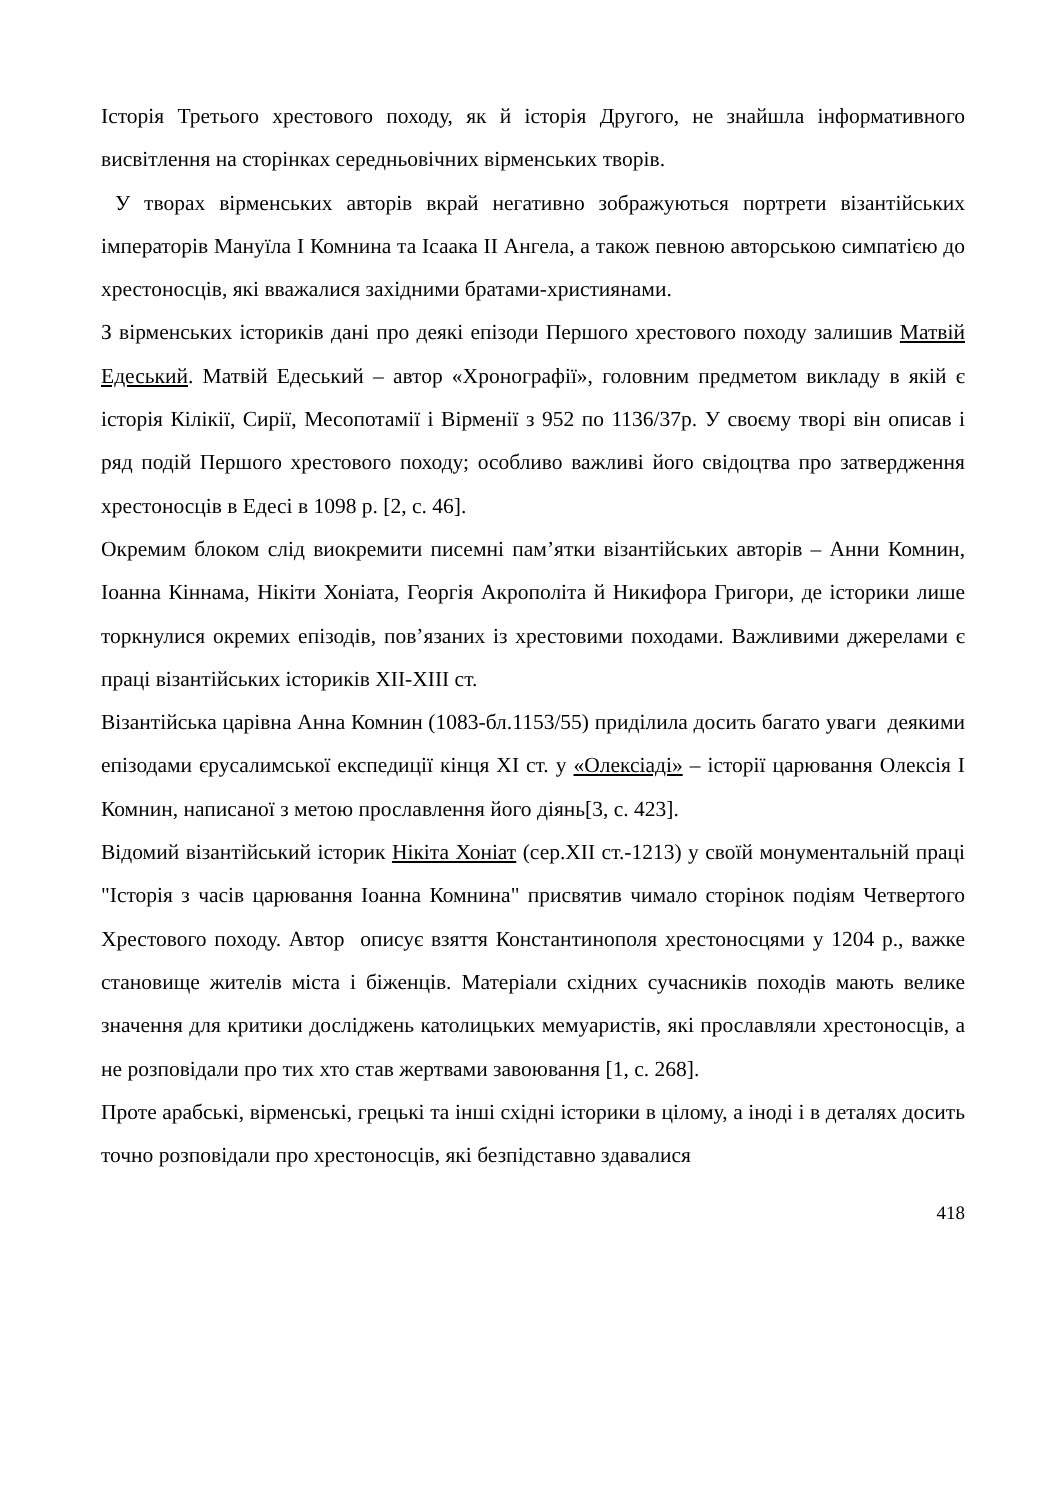Історія Третього хрестового походу, як й історія Другого, не знайшла інформативного висвітлення на сторінках середньовічних вірменських творів.
У творах вірменських авторів вкрай негативно зображуються портрети візантійських імператорів Мануїла I Комнина та Ісаака II Ангела, а також певною авторською симпатією до хрестоносців, які вважалися західними братами-християнами.
З вірменських істориків дані про деякі епізоди Першого хрестового походу залишив Матвій Едеський. Матвій Едеський – автор «Хронографії», головним предметом викладу в якій є історія Кілікії, Сирії, Месопотамії і Вірменії з 952 по 1136/37р. У своєму творі він описав і ряд подій Першого хрестового походу; особливо важливі його свідоцтва про затвердження хрестоносців в Едесі в 1098 р. [2, с. 46].
Окремим блоком слід виокремити писемні пам’ятки візантійських авторів – Анни Комнин, Іоанна Кіннама, Нікіти Хоніата, Георгія Акрополіта й Никифора Григори, де історики лише торкнулися окремих епізодів, пов’язаних із хрестовими походами. Важливими джерелами є праці візантійських істориків XII-XIII ст.
Візантійська царівна Анна Комнин (1083-бл.1153/55) приділила досить багато уваги деякими епізодами єрусалимської експедиції кінця XI ст. у «Олексіаді» – історії царювання Олексія I Комнин, написаної з метою прославлення його діянь[3, с. 423].
Відомий візантійський історик Нікіта Хоніат (сер.XII ст.-1213) у своїй монументальній праці "Історія з часів царювання Іоанна Комнина" присвятив чимало сторінок подіям Четвертого Хрестового походу. Автор описує взяття Константинополя хрестоносцями у 1204 р., важке становище жителів міста і біженців. Матеріали східних сучасників походів мають велике значення для критики досліджень католицьких мемуаристів, які прославляли хрестоносців, а не розповідали про тих хто став жертвами завоювання [1, с. 268].
Проте арабські, вірменські, грецькі та інші східні історики в цілому, а іноді і в деталях досить точно розповідали про хрестоносців, які безпідставно здавалися
418